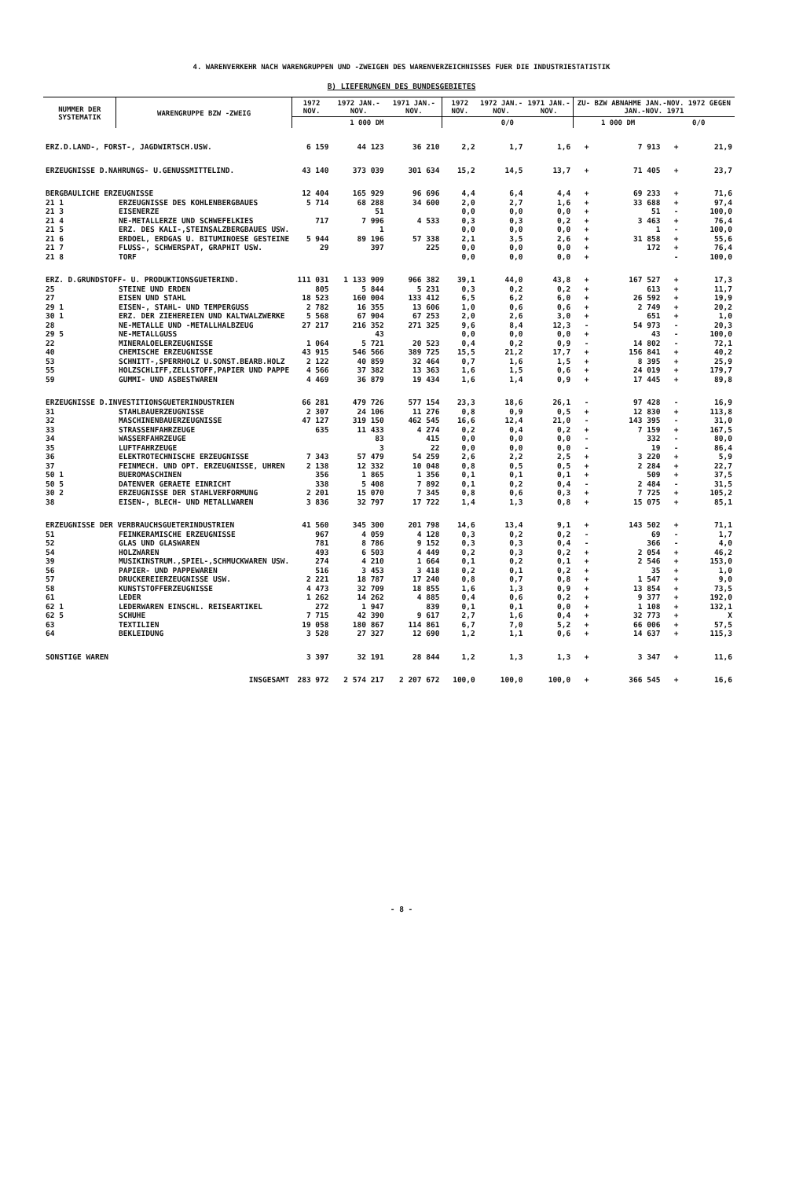4. WARENVERKEHR NACH WARENGRUPPEN UND -ZWEIGEN DES WARENVERZEICHNISSES FUER DIE INDUSTRIESTATISTIK
B) LIEFERUNGEN DES BUNDESGEBIETES
| NUMMER DER SYSTEMATIK | WARENGRUPPE BZW -ZWEIG | 1972 NOV. | 1972 JAN.-NOV. | 1971 JAN.-NOV. | 1972 NOV. | 1972 JAN.-NOV. | 1971 JAN.-NOV. | ZU- BZW ABNAHME JAN.-NOV. 1972 GEGEN JAN.-NOV. 1971 | | | |
| --- | --- | --- | --- | --- | --- | --- | --- | --- | --- | --- | --- |
| | | 1 000 DM | | | 0/0 | | | 1 000 DM | | 0/0 | |
| ERZ.D.LAND-, FORST-, JAGDWIRTSCH.USW. | | 6 159 | 44 123 | 36 210 | 2,2 | 1,7 | 1,6 | + | 7 913 | + | 21,9 |
| ERZEUGNISSE D.NAHRUNGS- U.GENUSSMITTELIND. | | 43 140 | 373 039 | 301 634 | 15,2 | 14,5 | 13,7 | + | 71 405 | + | 23,7 |
| BERGBAULICHE ERZEUGNISSE | | 12 404 | 165 929 | 96 696 | 4,4 | 6,4 | 4,4 | + | 69 233 | + | 71,6 |
| 21 1 | ERZEUGNISSE DES KOHLENBERGBAUES | 5 714 | 68 288 | 34 600 | 2,0 | 2,7 | 1,6 | + | 33 688 | + | 97,4 |
| 21 3 | EISENERZE | | 51 | | 0,0 | 0,0 | 0,0 | + | 51 | - | 100,0 |
| 21 4 | NE-METALLERZE UND SCHWEFELKIES | 717 | 7 996 | 4 533 | 0,3 | 0,3 | 0,2 | + | 3 463 | + | 76,4 |
| 21 5 | ERZ. DES KALI-,STEINSALZBERGBAUES USW. | | 1 | | 0,0 | 0,0 | 0,0 | + | 1 | - | 100,0 |
| 21 6 | ERDOEL, ERDGAS U. BITUMINOESE GESTEINE | 5 944 | 89 196 | 57 338 | 2,1 | 3,5 | 2,6 | + | 31 858 | + | 55,6 |
| 21 7 | FLUSS-, SCHWERSPAT, GRAPHIT USW. | 29 | 397 | 225 | 0,0 | 0,0 | 0,0 | + | 172 | + | 76,4 |
| 21 8 | TORF | | | | 0,0 | 0,0 | 0,0 | + | | - | 100,0 |
| ERZ. D.GRUNDSTOFF- U. PRODUKTIONSGUETERIND. | | 111 031 | 1 133 909 | 966 382 | 39,1 | 44,0 | 43,8 | + | 167 527 | + | 17,3 |
| 25 | STEINE UND ERDEN | 805 | 5 844 | 5 231 | 0,3 | 0,2 | 0,2 | + | 613 | + | 11,7 |
| 27 | EISEN UND STAHL | 18 523 | 160 004 | 133 412 | 6,5 | 6,2 | 6,0 | + | 26 592 | + | 19,9 |
| 29 1 | EISEN-, STAHL- UND TEMPERGUSS | 2 782 | 16 355 | 13 606 | 1,0 | 0,6 | 0,6 | + | 2 749 | + | 20,2 |
| 30 1 | ERZ. DER ZIEHEREIEN UND KALTWALZWERKE | 5 568 | 67 904 | 67 253 | 2,0 | 2,6 | 3,0 | + | 651 | + | 1,0 |
| 28 | NE-METALLE UND -METALLHALBZEUG | 27 217 | 216 352 | 271 325 | 9,6 | 8,4 | 12,3 | - | 54 973 | - | 20,3 |
| 29 5 | NE-METALLGUSS | | 43 | | 0,0 | 0,0 | 0,0 | + | 43 | - | 100,0 |
| 22 | MINERALOELERZEUGNISSE | 1 064 | 5 721 | 20 523 | 0,4 | 0,2 | 0,9 | - | 14 802 | - | 72,1 |
| 40 | CHEMISCHE ERZEUGNISSE | 43 915 | 546 566 | 389 725 | 15,5 | 21,2 | 17,7 | + | 156 841 | + | 40,2 |
| 53 | SCHNITT-,SPERRHOLZ U.SONST.BEARB.HOLZ | 2 122 | 40 859 | 32 464 | 0,7 | 1,6 | 1,5 | + | 8 395 | + | 25,9 |
| 55 | HOLZSCHLIFF,ZELLSTOFF,PAPIER UND PAPPE | 4 566 | 37 382 | 13 363 | 1,6 | 1,5 | 0,6 | + | 24 019 | + | 179,7 |
| 59 | GUMMI- UND ASBESTWAREN | 4 469 | 36 879 | 19 434 | 1,6 | 1,4 | 0,9 | + | 17 445 | + | 89,8 |
| ERZEUGNISSE D.INVESTITIONSGUETERINDUSTRIEN | | 66 281 | 479 726 | 577 154 | 23,3 | 18,6 | 26,1 | - | 97 428 | - | 16,9 |
| 31 | STAHLBAUERZEUGNISSE | 2 307 | 24 106 | 11 276 | 0,8 | 0,9 | 0,5 | + | 12 830 | + | 113,8 |
| 32 | MASCHINENBAUERZEUGNISSE | 47 127 | 319 150 | 462 545 | 16,6 | 12,4 | 21,0 | - | 143 395 | - | 31,0 |
| 33 | STRASSENFAHRZEUGE | 635 | 11 433 | 4 274 | 0,2 | 0,4 | 0,2 | + | 7 159 | + | 167,5 |
| 34 | WASSERFAHRZEUGE | | 83 | 415 | 0,0 | 0,0 | 0,0 | - | 332 | - | 80,0 |
| 35 | LUFTFAHRZEUGE | | 3 | 22 | 0,0 | 0,0 | 0,0 | - | 19 | - | 86,4 |
| 36 | ELEKTROTECHNISCHE ERZEUGNISSE | 7 343 | 57 479 | 54 259 | 2,6 | 2,2 | 2,5 | + | 3 220 | + | 5,9 |
| 37 | FEINMECH. UND OPT. ERZEUGNISSE, UHREN | 2 138 | 12 332 | 10 048 | 0,8 | 0,5 | 0,5 | + | 2 284 | + | 22,7 |
| 50 1 | BUEROMASCHINEN | 356 | 1 865 | 1 356 | 0,1 | 0,1 | 0,1 | + | 509 | + | 37,5 |
| 50 5 | DATENVER GERAETE EINRICHT | 338 | 5 408 | 7 892 | 0,1 | 0,2 | 0,4 | - | 2 484 | - | 31,5 |
| 30 2 | ERZEUGNISSE DER STAHLVERFORMUNG | 2 201 | 15 070 | 7 345 | 0,8 | 0,6 | 0,3 | + | 7 725 | + | 105,2 |
| 38 | EISEN-, BLECH- UND METALLWAREN | 3 836 | 32 797 | 17 722 | 1,4 | 1,3 | 0,8 | + | 15 075 | + | 85,1 |
| ERZEUGNISSE DER VERBRAUCHSGUETERINDUSTRIEN | | 41 560 | 345 300 | 201 798 | 14,6 | 13,4 | 9,1 | + | 143 502 | + | 71,1 |
| 51 | FEINKERAMISCHE ERZEUGNISSE | 967 | 4 059 | 4 128 | 0,3 | 0,2 | 0,2 | - | 69 | - | 1,7 |
| 52 | GLAS UND GLASWAREN | 781 | 8 786 | 9 152 | 0,3 | 0,3 | 0,4 | - | 366 | - | 4,0 |
| 54 | HOLZWAREN | 493 | 6 503 | 4 449 | 0,2 | 0,3 | 0,2 | + | 2 054 | + | 46,2 |
| 39 | MUSIKINSTRUM.,SPIEL-,SCHMUCKWAREN USW. | 274 | 4 210 | 1 664 | 0,1 | 0,2 | 0,1 | + | 2 546 | + | 153,0 |
| 56 | PAPIER- UND PAPPEWAREN | 516 | 3 453 | 3 418 | 0,2 | 0,1 | 0,2 | + | 35 | + | 1,0 |
| 57 | DRUCKEREIERZEUGNISSE USW. | 2 221 | 18 787 | 17 240 | 0,8 | 0,7 | 0,8 | + | 1 547 | + | 9,0 |
| 58 | KUNSTSTOFFERZEUGNISSE | 4 473 | 32 709 | 18 855 | 1,6 | 1,3 | 0,9 | + | 13 854 | + | 73,5 |
| 61 | LEDER | 1 262 | 14 262 | 4 885 | 0,4 | 0,6 | 0,2 | + | 9 377 | + | 192,0 |
| 62 1 | LEDERWAREN EINSCHL. REISEARTIKEL | 272 | 1 947 | 839 | 0,1 | 0,1 | 0,0 | + | 1 108 | + | 132,1 |
| 62 5 | SCHUHE | 7 715 | 42 390 | 9 617 | 2,7 | 1,6 | 0,4 | + | 32 773 | + | X |
| 63 | TEXTILIEN | 19 058 | 180 867 | 114 861 | 6,7 | 7,0 | 5,2 | + | 66 006 | + | 57,5 |
| 64 | BEKLEIDUNG | 3 528 | 27 327 | 12 690 | 1,2 | 1,1 | 0,6 | + | 14 637 | + | 115,3 |
| SONSTIGE WAREN | | 3 397 | 32 191 | 28 844 | 1,2 | 1,3 | 1,3 | + | 3 347 | + | 11,6 |
| INSGESAMT | | 283 972 | 2 574 217 | 2 207 672 | 100,0 | 100,0 | 100,0 | + | 366 545 | + | 16,6 |
- 8 -